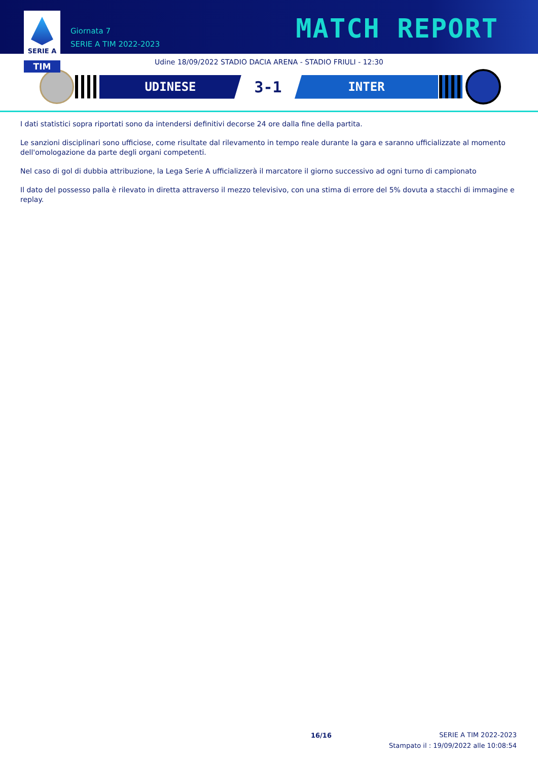SERIE A
TIM
Giornata 7
SERIE A TIM 2022-2023
MATCH REPORT
Udine 18/09/2022 STADIO DACIA ARENA - STADIO FRIULI - 12:30
UDINESE
3-1
INTER
I dati statistici sopra riportati sono da intendersi definitivi decorse 24 ore dalla fine della partita.
Le sanzioni disciplinari sono ufficiose, come risultate dal rilevamento in tempo reale durante la gara e saranno ufficializzate al momento dell'omologazione da parte degli organi competenti.
Nel caso di gol di dubbia attribuzione, la Lega Serie A ufficializzerà il marcatore il giorno successivo ad ogni turno di campionato
Il dato del possesso palla è rilevato in diretta attraverso il mezzo televisivo, con una stima di errore del 5% dovuta a stacchi di immagine e replay.
16/16
SERIE A TIM 2022-2023
Stampato il : 19/09/2022 alle 10:08:54